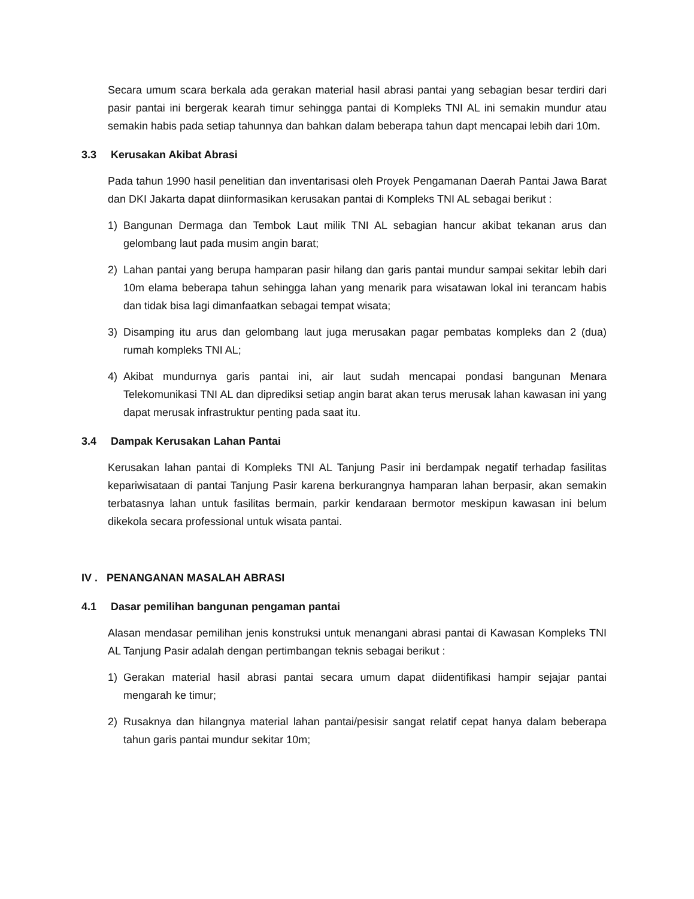Secara umum scara berkala ada gerakan material hasil abrasi pantai yang sebagian besar terdiri dari pasir pantai ini bergerak kearah timur sehingga pantai di Kompleks TNI AL ini semakin mundur atau semakin habis pada setiap tahunnya dan bahkan dalam beberapa tahun dapt mencapai lebih dari 10m.
3.3 Kerusakan Akibat Abrasi
Pada tahun 1990 hasil penelitian dan inventarisasi oleh Proyek Pengamanan Daerah Pantai Jawa Barat dan DKI Jakarta dapat diinformasikan kerusakan pantai di Kompleks TNI AL sebagai berikut :
1) Bangunan Dermaga dan Tembok Laut milik TNI AL sebagian hancur akibat tekanan arus dan gelombang laut pada musim angin barat;
2) Lahan pantai yang berupa hamparan pasir hilang dan garis pantai mundur sampai sekitar lebih dari 10m elama beberapa tahun sehingga lahan yang menarik para wisatawan lokal ini terancam habis dan tidak bisa lagi dimanfaatkan sebagai tempat wisata;
3) Disamping itu arus dan gelombang laut juga merusakan pagar pembatas kompleks dan 2 (dua) rumah kompleks TNI AL;
4) Akibat mundurnya garis pantai ini, air laut sudah mencapai pondasi bangunan Menara Telekomunikasi TNI AL dan diprediksi setiap angin barat akan terus merusak lahan kawasan ini yang dapat merusak infrastruktur penting pada saat itu.
3.4 Dampak Kerusakan Lahan Pantai
Kerusakan lahan pantai di Kompleks TNI AL Tanjung Pasir ini berdampak negatif terhadap fasilitas kepariwisataan di pantai Tanjung Pasir karena berkurangnya hamparan lahan berpasir, akan semakin terbatasnya lahan untuk fasilitas bermain, parkir kendaraan bermotor meskipun kawasan ini belum dikekola secara professional untuk wisata pantai.
IV . PENANGANAN MASALAH ABRASI
4.1 Dasar pemilihan bangunan pengaman pantai
Alasan mendasar pemilihan jenis konstruksi untuk menangani abrasi pantai di Kawasan Kompleks TNI AL Tanjung Pasir adalah dengan pertimbangan teknis sebagai berikut :
1) Gerakan material hasil abrasi pantai secara umum dapat diidentifikasi hampir sejajar pantai mengarah ke timur;
2) Rusaknya dan hilangnya material lahan pantai/pesisir sangat relatif cepat hanya dalam beberapa tahun garis pantai mundur sekitar 10m;